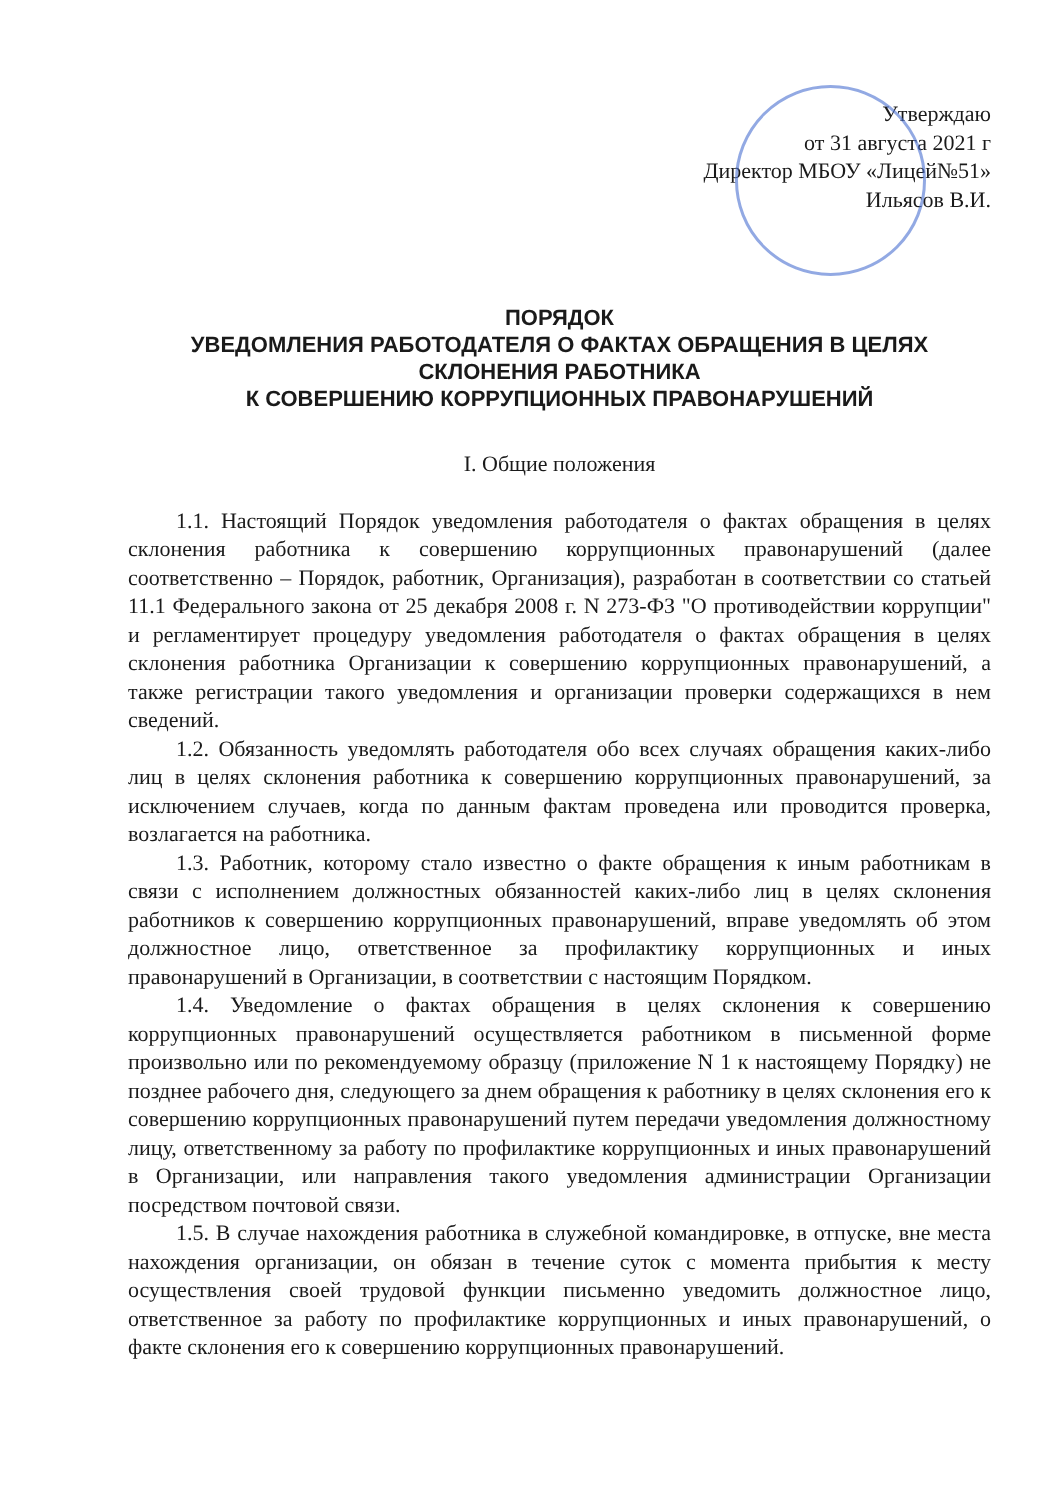Утверждаю
от 31 августа 2021 г
Директор МБОУ «Лицей№51»
Ильясов В.И.
ПОРЯДОК
УВЕДОМЛЕНИЯ РАБОТОДАТЕЛЯ О ФАКТАХ ОБРАЩЕНИЯ В ЦЕЛЯХ СКЛОНЕНИЯ РАБОТНИКА
К СОВЕРШЕНИЮ КОРРУПЦИОННЫХ ПРАВОНАРУШЕНИЙ
I. Общие положения
1.1. Настоящий Порядок уведомления работодателя о фактах обращения в целях склонения работника к совершению коррупционных правонарушений (далее соответственно – Порядок, работник, Организация), разработан в соответствии со статьей 11.1 Федерального закона от 25 декабря 2008 г. N 273-ФЗ "О противодействии коррупции" и регламентирует процедуру уведомления работодателя о фактах обращения в целях склонения работника Организации к совершению коррупционных правонарушений, а также регистрации такого уведомления и организации проверки содержащихся в нем сведений.
1.2. Обязанность уведомлять работодателя обо всех случаях обращения каких-либо лиц в целях склонения работника к совершению коррупционных правонарушений, за исключением случаев, когда по данным фактам проведена или проводится проверка, возлагается на работника.
1.3. Работник, которому стало известно о факте обращения к иным работникам в связи с исполнением должностных обязанностей каких-либо лиц в целях склонения работников к совершению коррупционных правонарушений, вправе уведомлять об этом должностное лицо, ответственное за профилактику коррупционных и иных правонарушений в Организации, в соответствии с настоящим Порядком.
1.4. Уведомление о фактах обращения в целях склонения к совершению коррупционных правонарушений осуществляется работником в письменной форме произвольно или по рекомендуемому образцу (приложение N 1 к настоящему Порядку) не позднее рабочего дня, следующего за днем обращения к работнику в целях склонения его к совершению коррупционных правонарушений путем передачи уведомления должностному лицу, ответственному за работу по профилактике коррупционных и иных правонарушений в Организации, или направления такого уведомления администрации Организации посредством почтовой связи.
1.5. В случае нахождения работника в служебной командировке, в отпуске, вне места нахождения организации, он обязан в течение суток с момента прибытия к месту осуществления своей трудовой функции письменно уведомить должностное лицо, ответственное за работу по профилактике коррупционных и иных правонарушений, о факте склонения его к совершению коррупционных правонарушений.